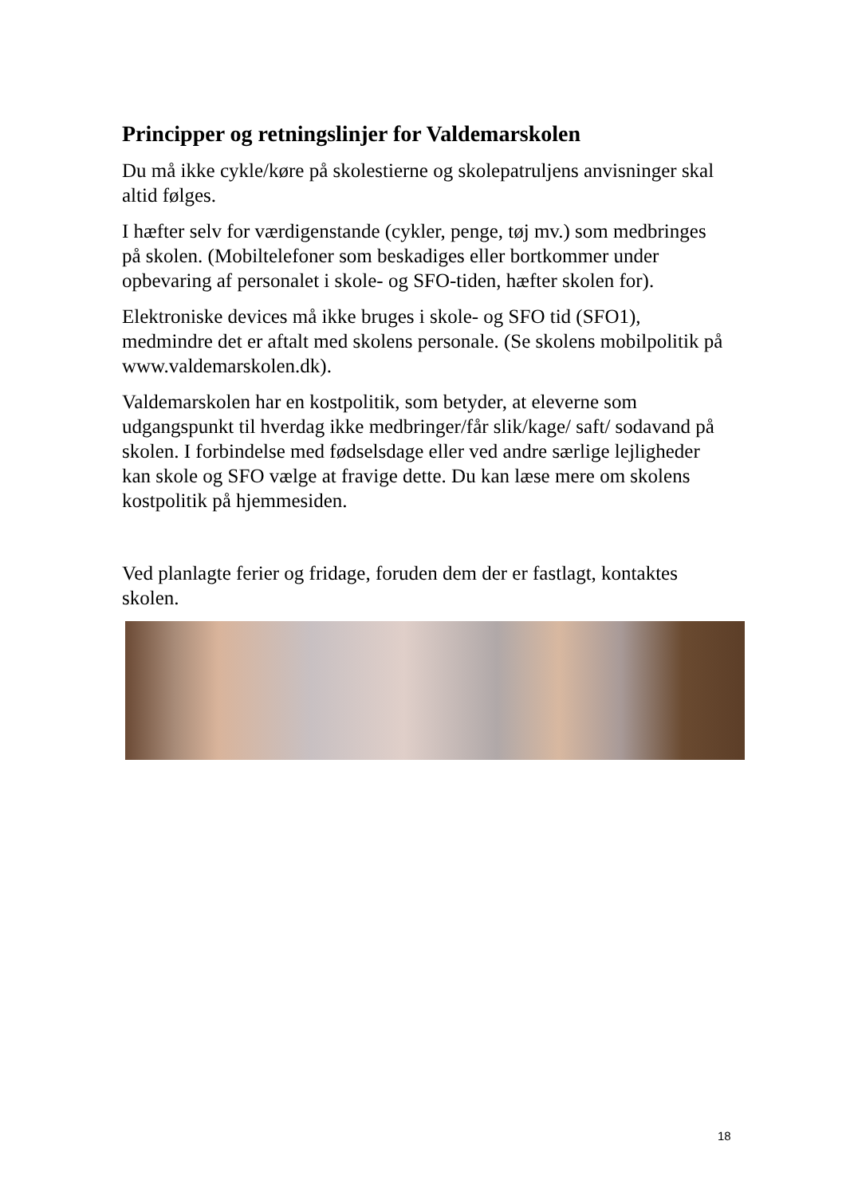Principper og retningslinjer for Valdemarskolen
Du må ikke cykle/køre på skolestierne og skolepatruljens anvisninger skal altid følges.
I hæfter selv for værdigenstande (cykler, penge, tøj mv.) som medbringes på skolen. (Mobiltelefoner som beskadiges eller bortkommer under opbevaring af personalet i skole- og SFO-tiden, hæfter skolen for).
Elektroniske devices må ikke bruges i skole- og SFO tid (SFO1), medmindre det er aftalt med skolens personale. (Se skolens mobilpolitik på www.valdemarskolen.dk).
Valdemarskolen har en kostpolitik, som betyder, at eleverne som udgangspunkt til hverdag ikke medbringer/får slik/kage/ saft/ sodavand på skolen. I forbindelse med fødselsdage eller ved andre særlige lejligheder kan skole og SFO vælge at fravige dette. Du kan læse mere om skolens kostpolitik på hjemmesiden.
Ved planlagte ferier og fridage, foruden dem der er fastlagt, kontaktes skolen.
18